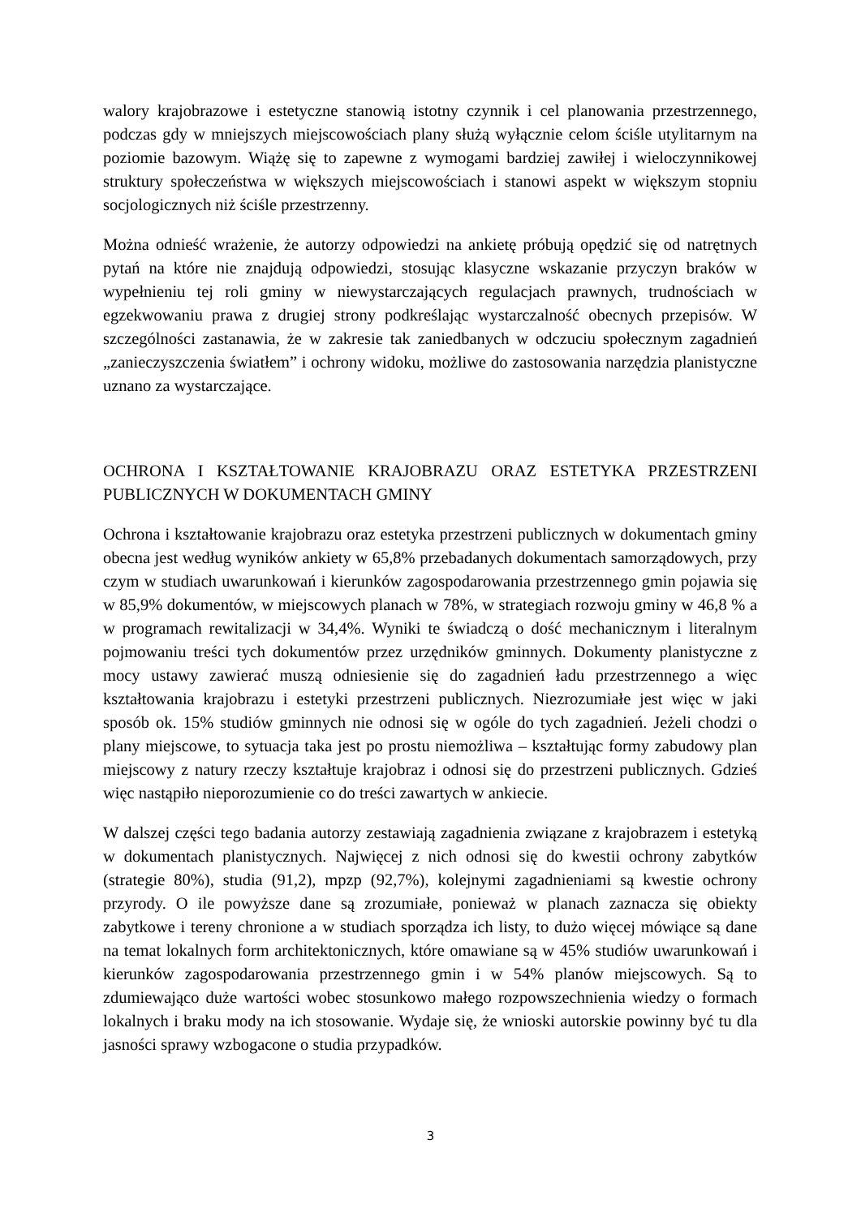walory krajobrazowe i estetyczne stanowią istotny czynnik i cel planowania przestrzennego, podczas gdy w mniejszych miejscowościach plany służą wyłącznie celom ściśle utylitarnym na poziomie bazowym. Wiążę się to zapewne z wymogami bardziej zawiłej i wieloczynnikowej struktury społeczeństwa w większych miejscowościach i stanowi aspekt w większym stopniu socjologicznych niż ściśle przestrzenny.
Można odnieść wrażenie, że autorzy odpowiedzi na ankietę próbują opędzić się od natrętnych pytań na które nie znajdują odpowiedzi, stosując klasyczne wskazanie przyczyn braków w wypełnieniu tej roli gminy w niewystarczających regulacjach prawnych, trudnościach w egzekwowaniu prawa z drugiej strony podkreślając wystarczalność obecnych przepisów. W szczególności zastanawia, że w zakresie tak zaniedbanych w odczuciu społecznym zagadnień „zanieczyszczenia światłem” i ochrony widoku, możliwe do zastosowania narzędzia planistyczne uznano za wystarczające.
OCHRONA I KSZTAŁTOWANIE KRAJOBRAZU ORAZ ESTETYKA PRZESTRZENI PUBLICZNYCH W DOKUMENTACH GMINY
Ochrona i kształtowanie krajobrazu oraz estetyka przestrzeni publicznych w dokumentach gminy obecna jest według wyników ankiety w 65,8% przebadanych dokumentach samorządowych, przy czym w studiach uwarunkowań i kierunków zagospodarowania przestrzennego gmin pojawia się w 85,9% dokumentów, w miejscowych planach w 78%, w strategiach rozwoju gminy w 46,8 % a w programach rewitalizacji w 34,4%. Wyniki te świadczą o dość mechanicznym i literalnym pojmowaniu treści tych dokumentów przez urzędników gminnych. Dokumenty planistyczne z mocy ustawy zawierać muszą odniesienie się do zagadnień ładu przestrzennego a więc kształtowania krajobrazu i estetyki przestrzeni publicznych. Niezrozumiałe jest więc w jaki sposób ok. 15% studiów gminnych nie odnosi się w ogóle do tych zagadnień. Jeżeli chodzi o plany miejscowe, to sytuacja taka jest po prostu niemożliwa – kształtując formy zabudowy plan miejscowy z natury rzeczy kształtuje krajobraz i odnosi się do przestrzeni publicznych. Gdzieś więc nastąpiło nieporozumienie co do treści zawartych w ankiecie.
W dalszej części tego badania autorzy zestawiają zagadnienia związane z krajobrazem i estetyką w dokumentach planistycznych. Najwięcej z nich odnosi się do kwestii ochrony zabytków (strategie 80%), studia (91,2), mpzp (92,7%), kolejnymi zagadnieniami są kwestie ochrony przyrody. O ile powyższe dane są zrozumiałe, ponieważ w planach zaznacza się obiekty zabytkowe i tereny chronione a w studiach sporządza ich listy, to dużo więcej mówiące są dane na temat lokalnych form architektonicznych, które omawiane są w 45% studiów uwarunkowań i kierunków zagospodarowania przestrzennego gmin i w 54% planów miejscowych. Są to zdumiewająco duże wartości wobec stosunkowo małego rozpowszechnienia wiedzy o formach lokalnych i braku mody na ich stosowanie. Wydaje się, że wnioski autorskie powinny być tu dla jasności sprawy wzbogacone o studia przypadków.
3